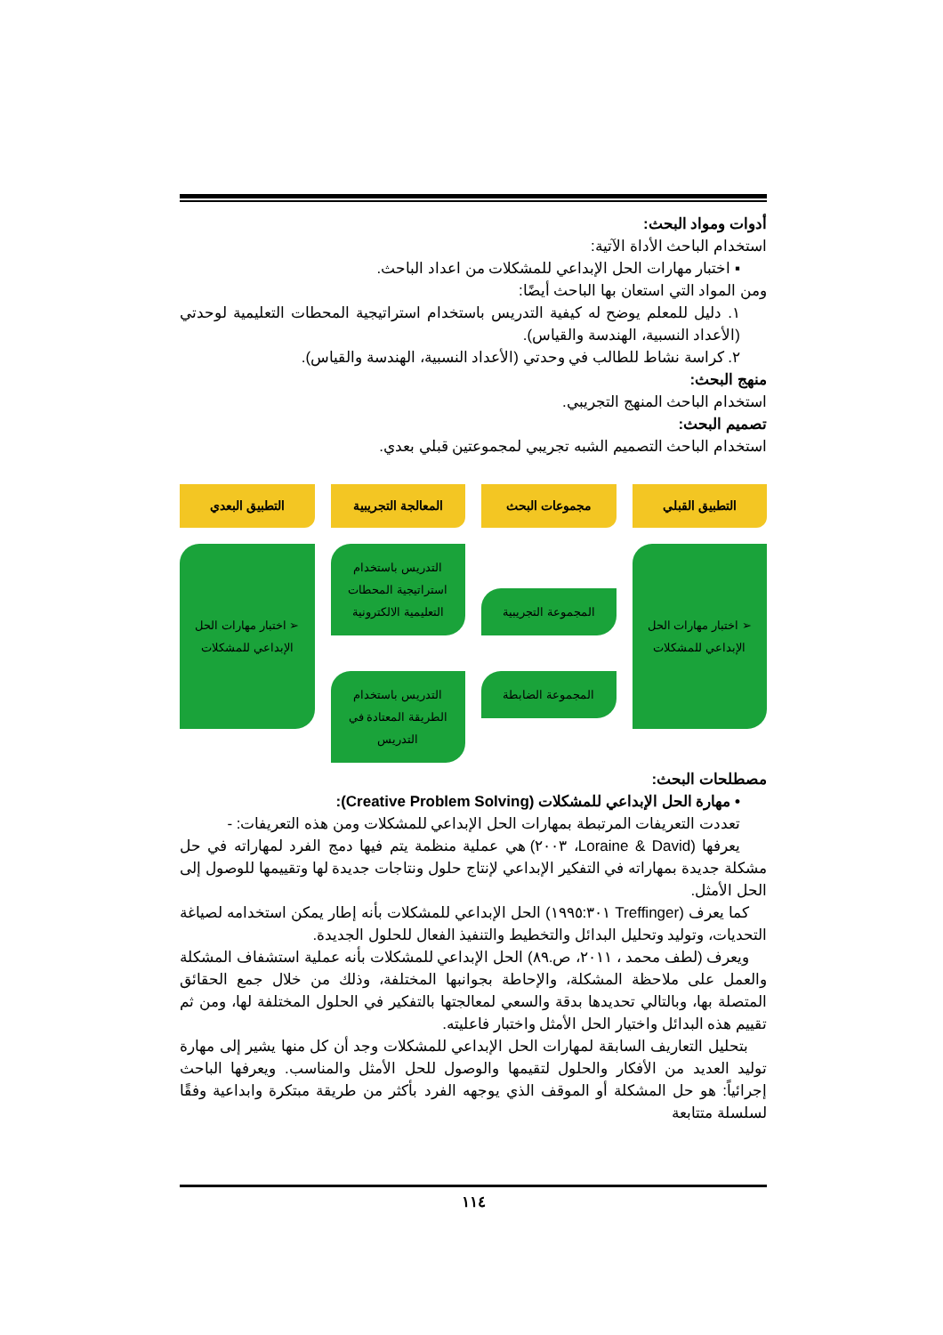أدوات ومواد البحث:
استخدام الباحث الأداة الآتية:
▪ اختبار مهارات الحل الإبداعي للمشكلات من اعداد الباحث.
ومن المواد التي استعان بها الباحث أيضًا:
١. دليل للمعلم يوضح له كيفية التدريس باستخدام استراتيجية المحطات التعليمية لوحدتي (الأعداد النسبية، الهندسة والقياس).
٢. كراسة نشاط للطالب في وحدتي (الأعداد النسبية، الهندسة والقياس).
منهج البحث:
استخدام الباحث المنهج التجريبي.
تصميم البحث:
استخدام الباحث التصميم الشبه تجريبي لمجموعتين قبلي بعدي.
التطبيق القبلي
مجموعات البحث
المعالجة التجريبية
التطبيق البعدي
➢ اختبار مهارات الحل الإبداعي للمشكلات
المجموعة التجريبية
المجموعة الضابطة
التدريس باستخدام استراتيجية المحطات التعليمية الالكترونية
التدريس باستخدام الطريقة المعتادة في التدريس
➢ اختبار مهارات الحل الإبداعي للمشكلات
مصطلحات البحث:
• مهارة الحل الإبداعي للمشكلات (Creative Problem Solving):
تعددت التعريفات المرتبطة بمهارات الحل الإبداعي للمشكلات ومن هذه التعريفات: -
يعرفها (Loraine & David، ٢٠٠٣) هي عملية منظمة يتم فيها دمج الفرد لمهاراته في حل مشكلة جديدة بمهاراته في التفكير الإبداعي لإنتاج حلول ونتاجات جديدة لها وتقييمها للوصول إلى الحل الأمثل.
كما يعرف (Treffinger ١٩٩٥:٣٠١) الحل الإبداعي للمشكلات بأنه إطار يمكن استخدامه لصياغة التحديات، وتوليد وتحليل البدائل والتخطيط والتنفيذ الفعال للحلول الجديدة.
ويعرف (لطف محمد ، ٢٠١١، ص.٨٩) الحل الإبداعي للمشكلات بأنه عملية استشفاف المشكلة والعمل على ملاحظة المشكلة، والإحاطة بجوانبها المختلفة، وذلك من خلال جمع الحقائق المتصلة بها، وبالتالي تحديدها بدقة والسعي لمعالجتها بالتفكير في الحلول المختلفة لها، ومن ثم تقييم هذه البدائل واختيار الحل الأمثل واختبار فاعليته.
بتحليل التعاريف السابقة لمهارات الحل الإبداعي للمشكلات وجد أن كل منها يشير إلى مهارة توليد العديد من الأفكار والحلول لتقيمها والوصول للحل الأمثل والمناسب. ويعرفها الباحث إجرائياً: هو حل المشكلة أو الموقف الذي يوجهه الفرد بأكثر من طريقة مبتكرة وابداعية وفقًا لسلسلة متتابعة
١١٤